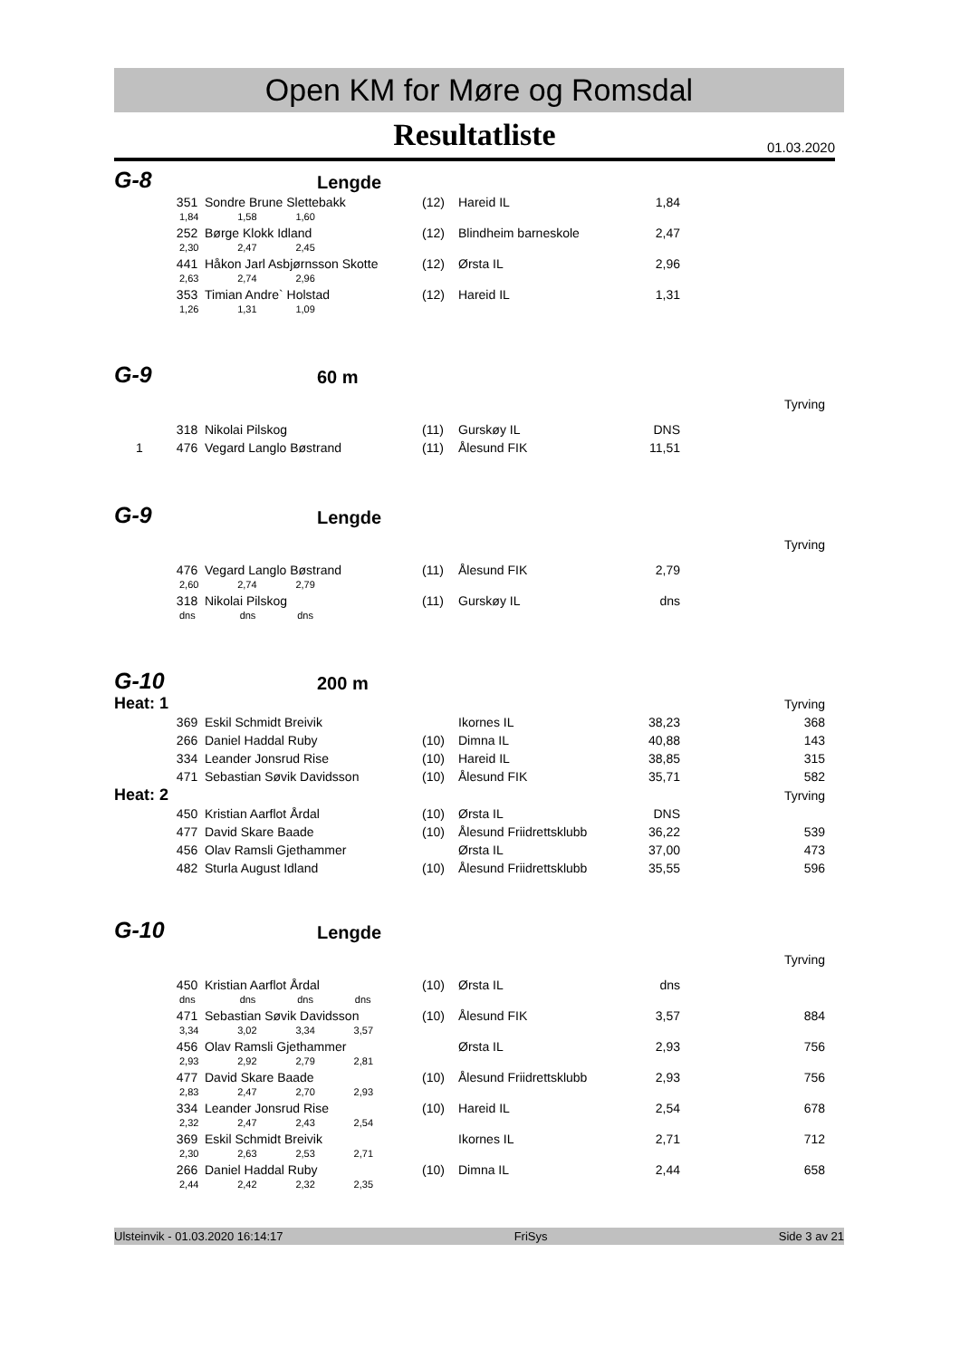Open KM for Møre og Romsdal
Resultatliste 01.03.2020
G-8
Lengde
| | 351 | Sondre Brune Slettebakk | (12) | Hareid IL | 1,84 | |
| 1,84 1,58 1,60 | | | | | | |
| | 252 | Børge Klokk Idland | (12) | Blindheim barneskole | 2,47 | |
| 2,30 2,47 2,45 | | | | | | |
| | 441 | Håkon Jarl Asbjørnsson Skotte | (12) | Ørsta IL | 2,96 | |
| 2,63 2,74 2,96 | | | | | | |
| | 353 | Timian Andre` Holstad | (12) | Hareid IL | 1,31 | |
| 1,26 1,31 1,09 | | | | | | |
G-9
60 m
| Tyrving | | | | | | |
| | 318 | Nikolai Pilskog | (11) | Gurskøy IL | DNS | |
| 1 | 476 | Vegard Langlo Bøstrand | (11) | Ålesund FIK | 11,51 | |
G-9
Lengde
| Tyrving | | | | | | |
| | 476 | Vegard Langlo Bøstrand | (11) | Ålesund FIK | 2,79 | |
| 2,60 2,74 2,79 | | | | | | |
| | 318 | Nikolai Pilskog | (11) | Gurskøy IL | dns | |
| dns dns dns | | | | | | |
G-10
200 m
| Heat: 1 | | | | Tyrving | | |
| | 369 | Eskil Schmidt Breivik | | Ikornes IL | 38,23 | 368 |
| | 266 | Daniel Haddal Ruby | (10) | Dimna IL | 40,88 | 143 |
| | 334 | Leander Jonsrud Rise | (10) | Hareid IL | 38,85 | 315 |
| | 471 | Sebastian Søvik Davidsson | (10) | Ålesund FIK | 35,71 | 582 |
| Heat: 2 | | | | Tyrving | | |
| | 450 | Kristian Aarflot Årdal | (10) | Ørsta IL | DNS | |
| | 477 | David Skare Baade | (10) | Ålesund Friidrettsklubb | 36,22 | 539 |
| | 456 | Olav Ramsli Gjethammer | | Ørsta IL | 37,00 | 473 |
| | 482 | Sturla August Idland | (10) | Ålesund Friidrettsklubb | 35,55 | 596 |
G-10
Lengde
| Tyrving | | | | | | |
| | 450 | Kristian Aarflot Årdal | (10) | Ørsta IL | dns | |
| dns dns dns dns | | | | | | |
| | 471 | Sebastian Søvik Davidsson | (10) | Ålesund FIK | 3,57 | 884 |
| 3,34 3,02 3,34 3,57 | | | | | | |
| | 456 | Olav Ramsli Gjethammer | | Ørsta IL | 2,93 | 756 |
| 2,93 2,92 2,79 2,81 | | | | | | |
| | 477 | David Skare Baade | (10) | Ålesund Friidrettsklubb | 2,93 | 756 |
| 2,83 2,47 2,70 2,93 | | | | | | |
| | 334 | Leander Jonsrud Rise | (10) | Hareid IL | 2,54 | 678 |
| 2,32 2,47 2,43 2,54 | | | | | | |
| | 369 | Eskil Schmidt Breivik | | Ikornes IL | 2,71 | 712 |
| 2,30 2,63 2,53 2,71 | | | | | | |
| | 266 | Daniel Haddal Ruby | (10) | Dimna IL | 2,44 | 658 |
| 2,44 2,42 2,32 2,35 | | | | | | |
Ulsteinvik - 01.03.2020 16:14:17 FriSys Side 3 av 21